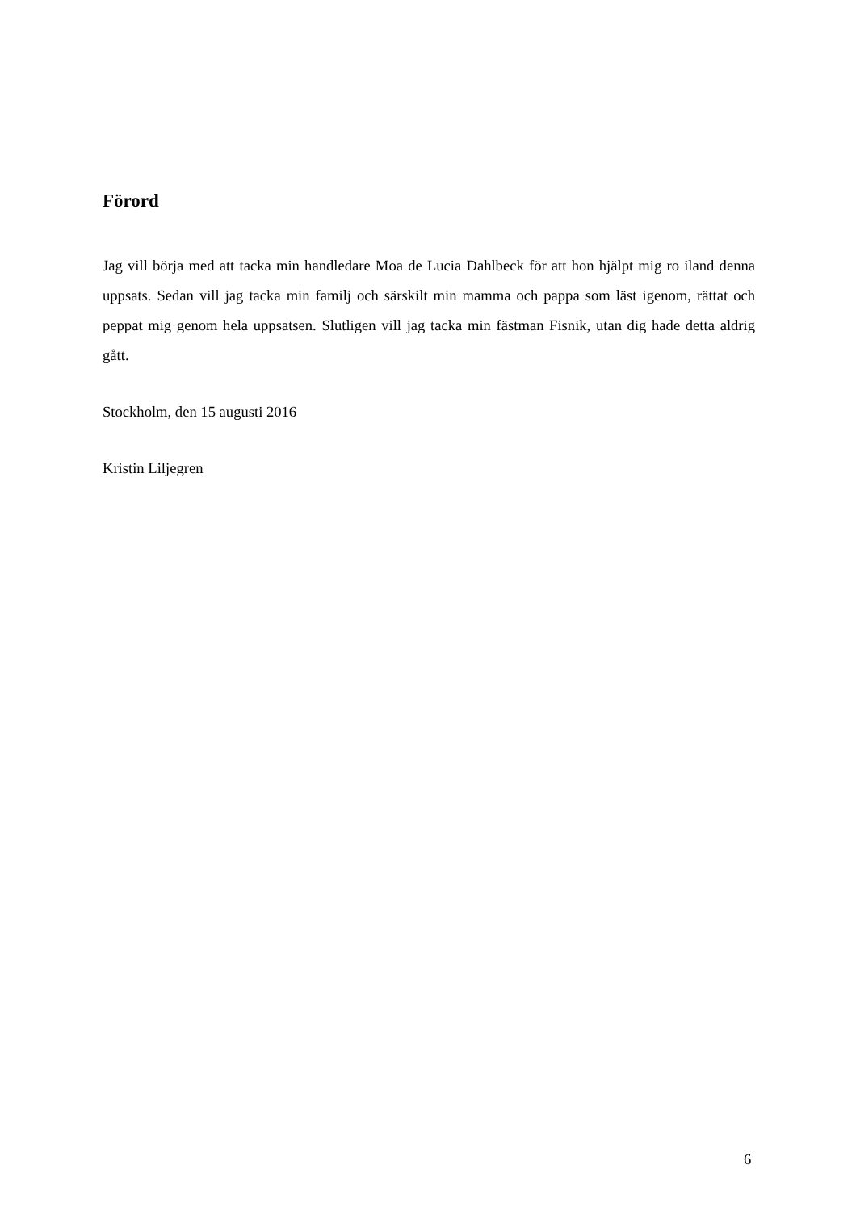Förord
Jag vill börja med att tacka min handledare Moa de Lucia Dahlbeck för att hon hjälpt mig ro iland denna uppsats. Sedan vill jag tacka min familj och särskilt min mamma och pappa som läst igenom, rättat och peppat mig genom hela uppsatsen. Slutligen vill jag tacka min fästman Fisnik, utan dig hade detta aldrig gått.
Stockholm, den 15 augusti 2016
Kristin Liljegren
6